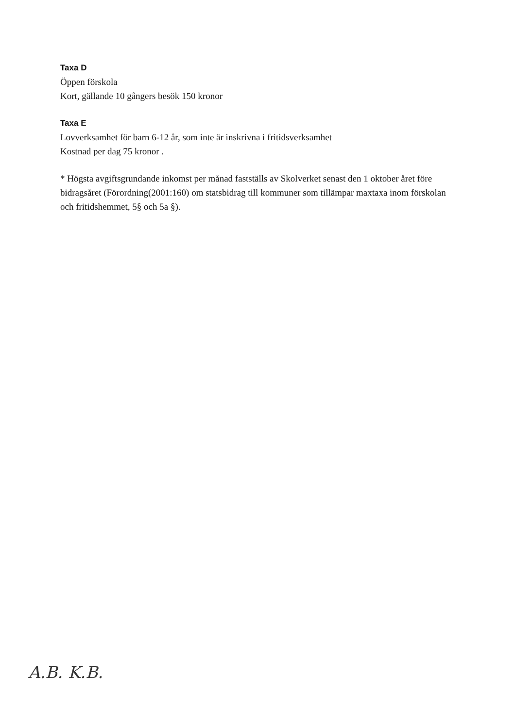Taxa D
Öppen förskola
Kort, gällande 10 gångers besök 150 kronor
Taxa E
Lovverksamhet för barn 6-12 år, som inte är inskrivna i fritidsverksamhet
Kostnad per dag 75 kronor .
* Högsta avgiftsgrundande inkomst per månad fastställs av Skolverket senast den 1 oktober året före bidragsåret (Förordning(2001:160) om statsbidrag till kommuner som tillämpar maxtaxa inom förskolan och fritidshemmet, 5§ och 5a §).
A.B. K.B.